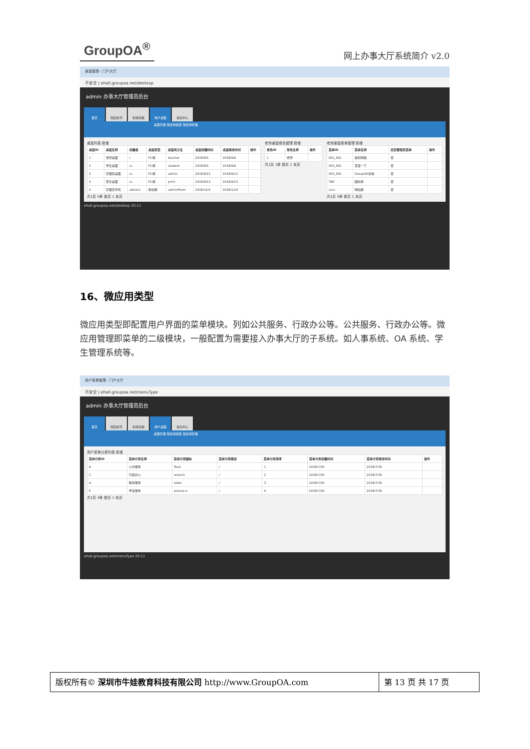GroupOA<sup>®</sup>
网上办事大厅系统简介 v2.0
桌面管理 - 门户大厅
不安全 | ehall.groupoa.net/desktop
admin 办事大厅管理员后台
首页 校园资讯 系统基础 用户桌面 消息中心
桌面管理 微应用类型 微应用管理
桌面列表 新增
| 桌面ID | 桌面名称 | 创建者 | 桌面类型 | 桌面英文名 | 桌面创建时间 | 桌面修改时间 | 操作 |
| --- | --- | --- | --- | --- | --- | --- | --- |
| 1 | 老师桌面 | / | PC端 | teacher | 2018/9/5 | 2018/9/6 | |
| 2 | 学生桌面 | cc | PC端 | student | 2018/9/5 | 2018/9/6 | |
| 3 | 管理员桌面 | cc | PC端 | admin | 2018/9/12 | 2018/9/12 | |
| 4 | 家长桌面 | cc | PC端 | print | 2018/9/13 | 2018/9/13 | |
| 5 | 管理员手机 | admin1 | 移动端 | adminPhion | 2018/12/4 | 2018/12/4 | |
共1页 5条 首页 1 末页
老师桌面角色管理 新增
| 角色ID | 角色名称 | 操作 |
| --- | --- | --- |
| 1 | 老师 | |
共1页 1条 首页 1 末页
老师桌面菜单管理 新增
| 菜单ID | 菜单名称 | 是否管理员菜单 | 操作 |
| --- | --- | --- | --- |
| 002_001 | 故料网络 | 否 | |
| 003_001 | 百度一下 | 否 | |
| 003_002 | GroupOA系统 | 否 | |
| TBK | 图标库 | 否 | |
| cccc | 网站群 | 否 | |
共1页 5条 首页 1 末页
ehall.groupoa.net/desktop 20:11
16、微应用类型
微应用类型即配置用户界面的菜单模块。列如公共服务、行政办公等。公共服务、行政办公等。微应用管理即菜单的二级模块，一般配置为需要接入办事大厅的子系统。如人事系统、OA 系统、学生管理系统等。
用户菜单管理 - 门户大厅
不安全 | ehall.groupoa.net/menuType
admin 办事大厅管理员后台
首页 校园资讯 系统基础 用户桌面 消息中心
桌面管理 微应用类型 微应用管理
用户菜单分类列表 新增
| 菜单分类ID | 菜单分类名称 | 菜单分类图标 | 菜单分类路径 | 菜单分类排序 | 菜单分类创建时间 | 菜单分类修改时间 | 操作 |
| --- | --- | --- | --- | --- | --- | --- | --- |
| B | 公共服务 | flask | / | 1 | 2018/7/30 | 2018/7/30 | |
| C | 行政办公 | wrench | / | 2 | 2018/7/30 | 2018/7/30 | |
| D | 教务服务 | table | / | 3 | 2018/7/30 | 2018/7/30 | |
| E | 学生服务 | picture-o | / | 4 | 2018/7/30 | 2018/7/30 | |
共1页 4条 首页 1 末页
ehall.groupoa.net/menuType 20:11
版权所有© 深圳市牛娃教育科技有限公司 http://www.GroupOA.com
第 13 页 共 17 页